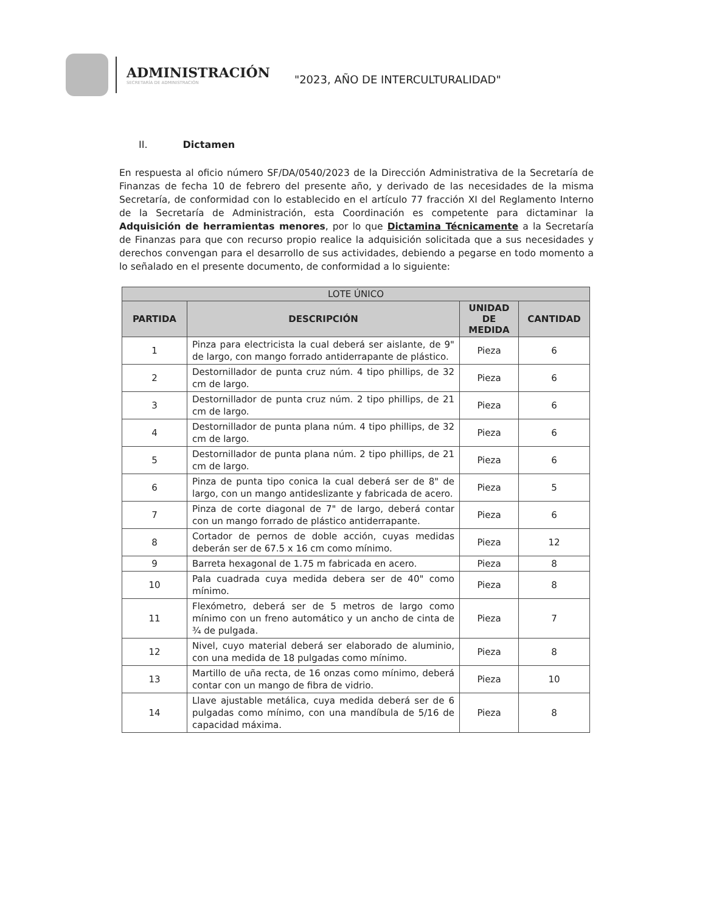ADMINISTRACIÓN
SECRETARÍA DE ADMINISTRACIÓN
"2023, AÑO DE INTERCULTURALIDAD"
II. Dictamen
En respuesta al oficio número SF/DA/0540/2023 de la Dirección Administrativa de la Secretaría de Finanzas de fecha 10 de febrero del presente año, y derivado de las necesidades de la misma Secretaría, de conformidad con lo establecido en el artículo 77 fracción XI del Reglamento Interno de la Secretaría de Administración, esta Coordinación es competente para dictaminar la Adquisición de herramientas menores, por lo que Dictamina Técnicamente a la Secretaría de Finanzas para que con recurso propio realice la adquisición solicitada que a sus necesidades y derechos convengan para el desarrollo de sus actividades, debiendo a pegarse en todo momento a lo señalado en el presente documento, de conformidad a lo siguiente:
| LOTE ÚNICO | | | |
| --- | --- | --- | --- |
| PARTIDA | DESCRIPCIÓN | UNIDAD DE MEDIDA | CANTIDAD |
| 1 | Pinza para electricista la cual deberá ser aislante, de 9" de largo, con mango forrado antiderrapante de plástico. | Pieza | 6 |
| 2 | Destornillador de punta cruz núm. 4 tipo phillips, de 32 cm de largo. | Pieza | 6 |
| 3 | Destornillador de punta cruz núm. 2 tipo phillips, de 21 cm de largo. | Pieza | 6 |
| 4 | Destornillador de punta plana núm. 4 tipo phillips, de 32 cm de largo. | Pieza | 6 |
| 5 | Destornillador de punta plana núm. 2 tipo phillips, de 21 cm de largo. | Pieza | 6 |
| 6 | Pinza de punta tipo conica la cual deberá ser de 8" de largo, con un mango antideslizante y fabricada de acero. | Pieza | 5 |
| 7 | Pinza de corte diagonal de 7" de largo, deberá contar con un mango forrado de plástico antiderrapante. | Pieza | 6 |
| 8 | Cortador de pernos de doble acción, cuyas medidas deberán ser de 67.5 x 16 cm como mínimo. | Pieza | 12 |
| 9 | Barreta hexagonal de 1.75 m fabricada en acero. | Pieza | 8 |
| 10 | Pala cuadrada cuya medida debera ser de 40" como mínimo. | Pieza | 8 |
| 11 | Flexómetro, deberá ser de 5 metros de largo como mínimo con un freno automático y un ancho de cinta de ¾ de pulgada. | Pieza | 7 |
| 12 | Nivel, cuyo material deberá ser elaborado de aluminio, con una medida de 18 pulgadas como mínimo. | Pieza | 8 |
| 13 | Martillo de uña recta, de 16 onzas como mínimo, deberá contar con un mango de fibra de vidrio. | Pieza | 10 |
| 14 | Llave ajustable metálica, cuya medida deberá ser de 6 pulgadas como mínimo, con una mandíbula de 5/16 de capacidad máxima. | Pieza | 8 |